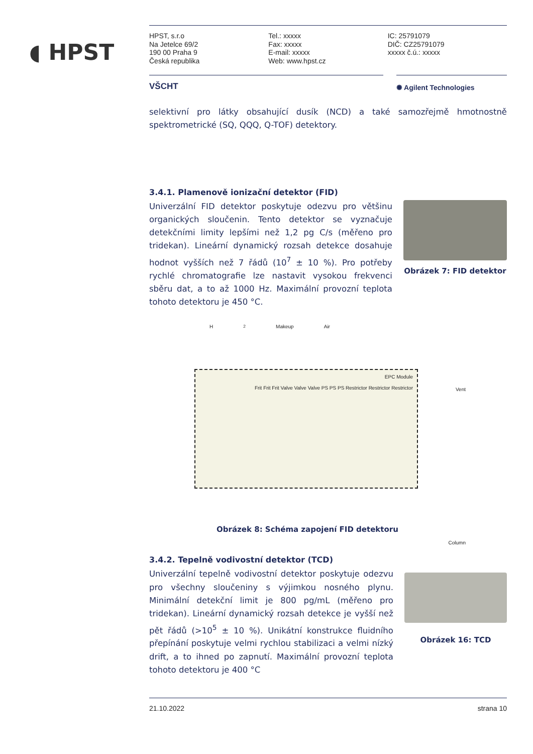◖ HPST
HPST, s.r.o
Na Jetelce 69/2
190 00 Praha 9
Česká republika
Tel.: xxxxx
Fax: xxxxx
E-mail: xxxxx
Web: www.hpst.cz
IC: 25791079
DIČ: CZ25791079
xxxxx č.ú.: xxxxx
VŠCHT
✺ Agilent Technologies
selektivní pro látky obsahující dusík (NCD) a také samozřejmě hmotnostně spektrometrické (SQ, QQQ, Q-TOF) detektory.
3.4.1. Plamenově ionizační detektor (FID)
Univerzální FID detektor poskytuje odezvu pro většinu organických sloučenin. Tento detektor se vyznačuje detekčními limity lepšími než 1,2 pg C/s (měřeno pro tridekan). Lineární dynamický rozsah detekce dosahuje hodnot vyšších než 7 řádů (10<sup>7</sup> ± 10 %). Pro potřeby rychlé chromatografie lze nastavit vysokou frekvenci sběru dat, a to až 1000 Hz. Maximální provozní teplota tohoto detektoru je 450 °C.
Obrázek 7: FID detektor
H<sub>2</sub> Makeup Air
EPC Module
Frit Frit Frit Valve Valve Valve PS PS PS Restrictor Restrictor Restrictor
Vent
Column
Obrázek 8: Schéma zapojení FID detektoru
3.4.2. Tepelně vodivostní detektor (TCD)
Univerzální tepelně vodivostní detektor poskytuje odezvu pro všechny sloučeniny s výjimkou nosného plynu. Minimální detekční limit je 800 pg/mL (měřeno pro tridekan). Lineární dynamický rozsah detekce je vyšší než pět řádů (>10<sup>5</sup> ± 10 %). Unikátní konstrukce fluidního přepínání poskytuje velmi rychlou stabilizaci a velmi nízký drift, a to ihned po zapnutí. Maximální provozní teplota tohoto detektoru je 400 °C
Obrázek 16: TCD
21.10.2022 strana 10